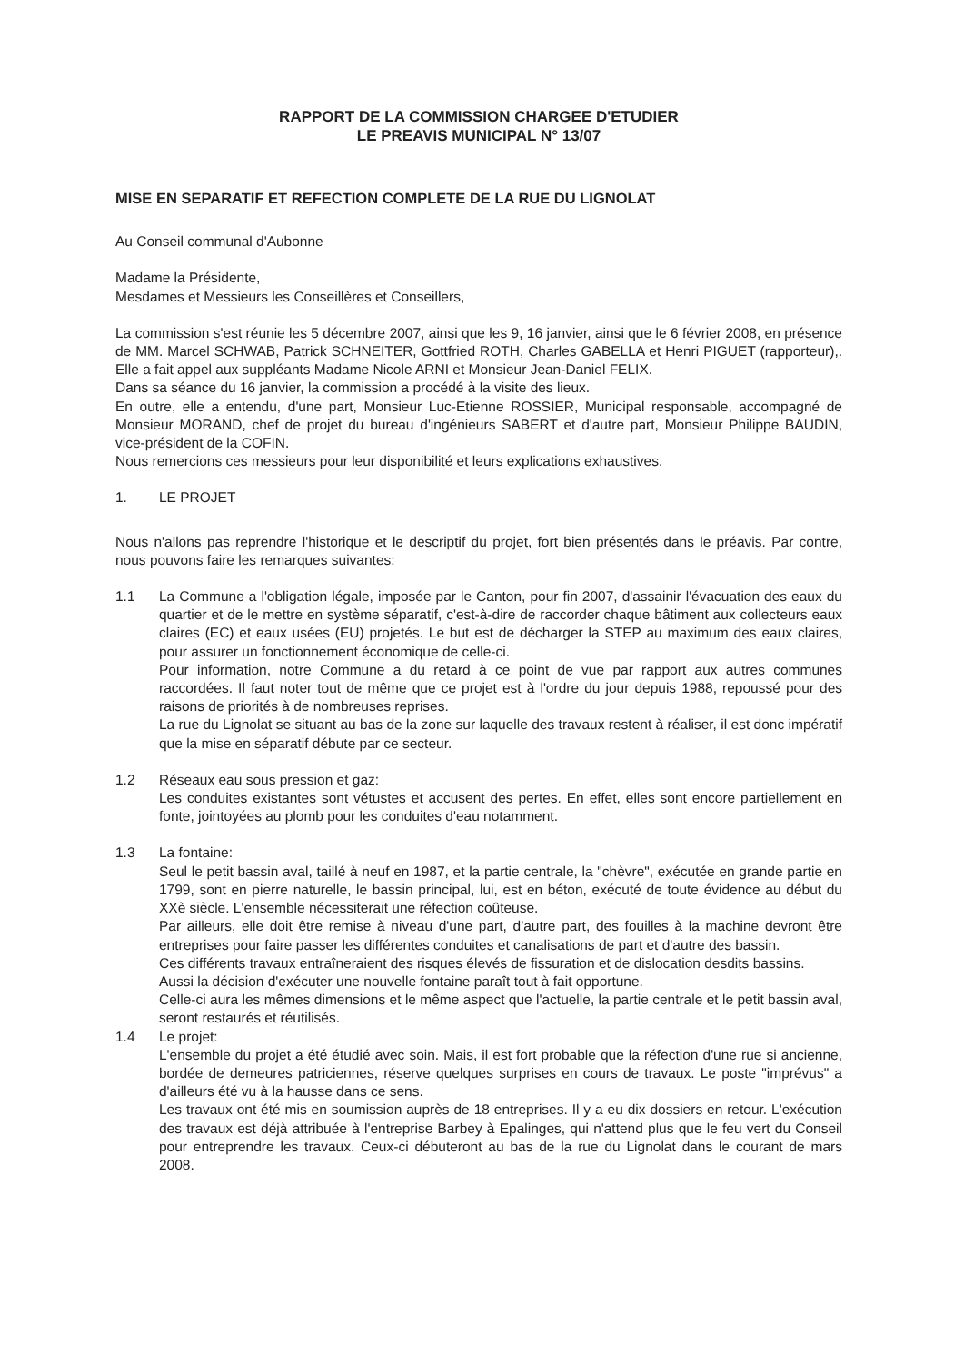RAPPORT DE LA COMMISSION CHARGEE D'ETUDIER
LE PREAVIS MUNICIPAL N° 13/07
MISE EN SEPARATIF ET REFECTION COMPLETE DE LA RUE DU LIGNOLAT
Au Conseil communal d'Aubonne
Madame la Présidente,
Mesdames et Messieurs les Conseillères et Conseillers,
La commission s'est réunie les 5 décembre 2007, ainsi que les 9, 16 janvier, ainsi que le 6 février 2008, en présence de MM. Marcel SCHWAB, Patrick SCHNEITER, Gottfried ROTH, Charles GABELLA et Henri PIGUET (rapporteur),. Elle a fait appel aux suppléants Madame Nicole ARNI et Monsieur Jean-Daniel FELIX.
Dans sa séance du 16 janvier, la commission a procédé à la visite des lieux.
En outre, elle a entendu, d'une part, Monsieur Luc-Etienne ROSSIER, Municipal responsable, accompagné de Monsieur MORAND, chef de projet du bureau d'ingénieurs SABERT et d'autre part, Monsieur Philippe BAUDIN, vice-président de la COFIN.
Nous remercions ces messieurs pour leur disponibilité et leurs explications exhaustives.
1. LE PROJET
Nous n'allons pas reprendre l'historique et le descriptif du projet, fort bien présentés dans le préavis. Par contre, nous pouvons faire les remarques suivantes:
1.1 La Commune a l'obligation légale, imposée par le Canton, pour fin 2007, d'assainir l'évacuation des eaux du quartier et de le mettre en système séparatif, c'est-à-dire de raccorder chaque bâtiment aux collecteurs eaux claires (EC) et eaux usées (EU) projetés. Le but est de décharger la STEP au maximum des eaux claires, pour assurer un fonctionnement économique de celle-ci.
Pour information, notre Commune a du retard à ce point de vue par rapport aux autres communes raccordées. Il faut noter tout de même que ce projet est à l'ordre du jour depuis 1988, repoussé pour des raisons de priorités à de nombreuses reprises.
La rue du Lignolat se situant au bas de la zone sur laquelle des travaux restent à réaliser, il est donc impératif que la mise en séparatif débute par ce secteur.
1.2 Réseaux eau sous pression et gaz:
Les conduites existantes sont vétustes et accusent des pertes. En effet, elles sont encore partiellement en fonte, jointoyées au plomb pour les conduites d'eau notamment.
1.3 La fontaine:
Seul le petit bassin aval, taillé à neuf en 1987, et la partie centrale, la "chèvre", exécutée en grande partie en 1799, sont en pierre naturelle, le bassin principal, lui, est en béton, exécuté de toute évidence au début du XXè siècle. L'ensemble nécessiterait une réfection coûteuse.
Par ailleurs, elle doit être remise à niveau d'une part, d'autre part, des fouilles à la machine devront être entreprises pour faire passer les différentes conduites et canalisations de part et d'autre des bassin.
Ces différents travaux entraîneraient des risques élevés de fissuration et de dislocation desdits bassins.
Aussi la décision d'exécuter une nouvelle fontaine paraît tout à fait opportune.
Celle-ci aura les mêmes dimensions et le même aspect que l'actuelle, la partie centrale et le petit bassin aval, seront restaurés et réutilisés.
1.4 Le projet:
L'ensemble du projet a été étudié avec soin. Mais, il est fort probable que la réfection d'une rue si ancienne, bordée de demeures patriciennes, réserve quelques surprises en cours de travaux. Le poste "imprévus" a d'ailleurs été vu à la hausse dans ce sens.
Les travaux ont été mis en soumission auprès de 18 entreprises. Il y a eu dix dossiers en retour. L'exécution des travaux est déjà attribuée à l'entreprise Barbey à Epalinges, qui n'attend plus que le feu vert du Conseil pour entreprendre les travaux. Ceux-ci débuteront au bas de la rue du Lignolat dans le courant de mars 2008.